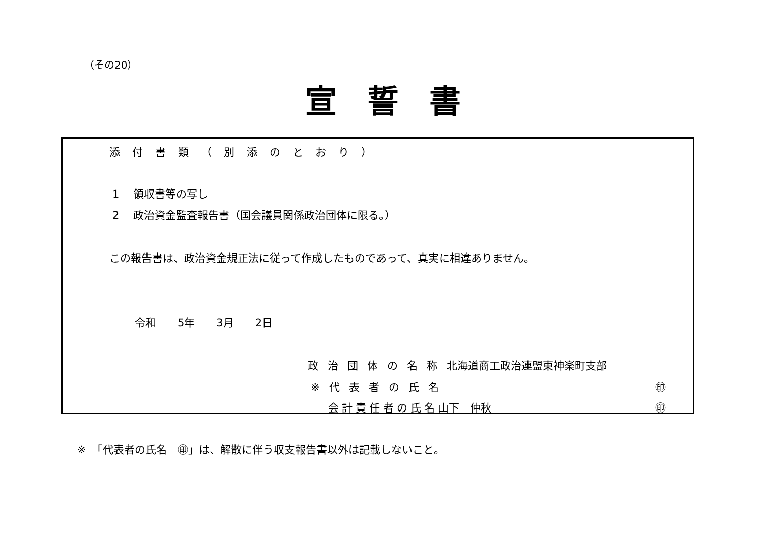（その20）
宣誓書
添付書類（別添のとおり）
1　 領収書等の写し
2　 政治資金監査報告書（国会議員関係政治団体に限る。）
この報告書は、政治資金規正法に従って作成したものであって、真実に相違ありません。
令和　　5年　　3月　　2日
政治団体の名称北海道商工政治連盟東神楽町支部
※代表者の氏名 ㊞
会計責任者の氏名山下　仲秋 ㊞
※　「代表者の氏名　㊞」は、解散に伴う収支報告書以外は記載しないこと。